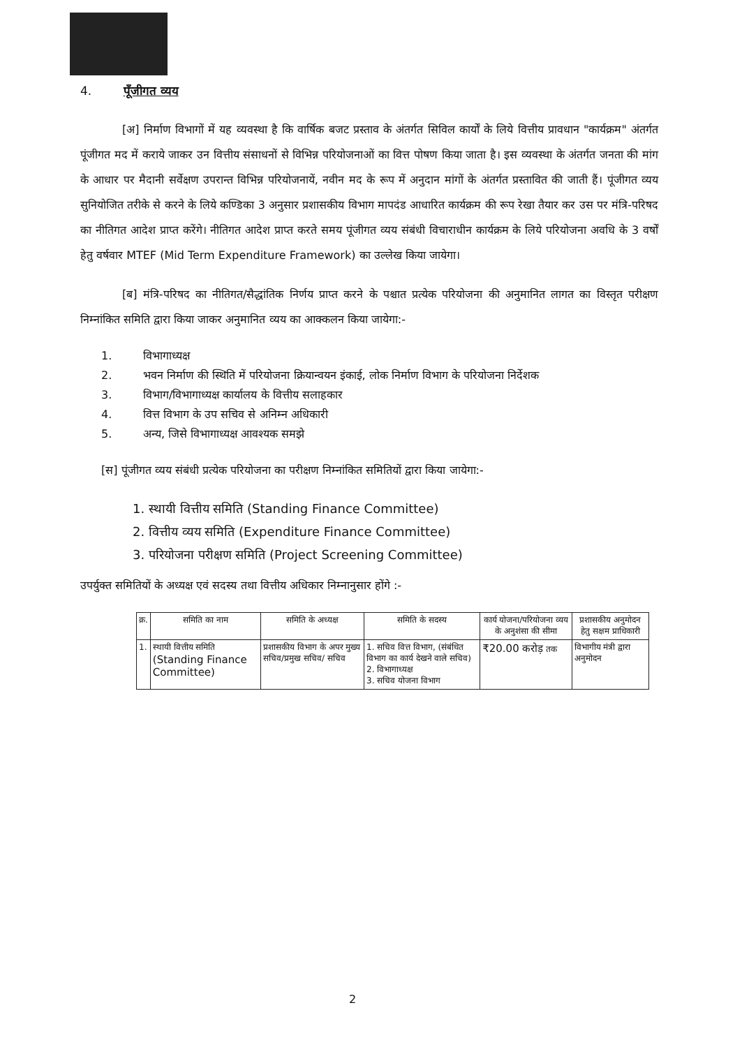4. पूँजीगत व्यय
[अ] निर्माण विभागों में यह व्यवस्था है कि वार्षिक बजट प्रस्ताव के अंतर्गत सिविल कार्यों के लिये वित्तीय प्रावधान "कार्यक्रम" अंतर्गत पूंजीगत मद में कराये जाकर उन वित्तीय संसाधनों से विभिन्न परियोजनाओं का वित्त पोषण किया जाता है। इस व्यवस्था के अंतर्गत जनता की मांग के आधार पर मैदानी सर्वेक्षण उपरान्त विभिन्न परियोजनायें, नवीन मद के रूप में अनुदान मांगों के अंतर्गत प्रस्तावित की जाती हैं। पूंजीगत व्यय सुनियोजित तरीके से करने के लिये कण्डिका 3 अनुसार प्रशासकीय विभाग मापदंड आधारित कार्यक्रम की रूप रेखा तैयार कर उस पर मंत्रि-परिषद का नीतिगत आदेश प्राप्त करेंगे। नीतिगत आदेश प्राप्त करते समय पूंजीगत व्यय संबंधी विचाराधीन कार्यक्रम के लिये परियोजना अवधि के 3 वर्षों हेतु वर्षवार MTEF (Mid Term Expenditure Framework) का उल्लेख किया जायेगा।
[ब] मंत्रि-परिषद का नीतिगत/सैद्धांतिक निर्णय प्राप्त करने के पश्चात प्रत्येक परियोजना की अनुमानित लागत का विस्तृत परीक्षण निम्नांकित समिति द्वारा किया जाकर अनुमानित व्यय का आक्कलन किया जायेगा:-
1. विभागाध्यक्ष
2. भवन निर्माण की स्थिति में परियोजना क्रियान्वयन इंकाई, लोक निर्माण विभाग के परियोजना निर्देशक
3. विभाग/विभागाध्यक्ष कार्यालय के वित्तीय सलाहकार
4. वित्त विभाग के उप सचिव से अनिम्न अधिकारी
5. अन्य, जिसे विभागाध्यक्ष आवश्यक समझे
[स] पूंजीगत व्यय संबंधी प्रत्येक परियोजना का परीक्षण निम्नांकित समितियों द्वारा किया जायेगा:-
1. स्थायी वित्तीय समिति (Standing Finance Committee)
2. वित्तीय व्यय समिति (Expenditure Finance Committee)
3. परियोजना परीक्षण समिति (Project Screening Committee)
उपर्युक्त समितियों के अध्यक्ष एवं सदस्य तथा वित्तीय अधिकार निम्नानुसार होंगे :-
| क्र. | समिति का नाम | समिति के अध्यक्ष | समिति के सदस्य | कार्य योजना/परियोजना व्यय के अनुशंसा की सीमा | प्रशासकीय अनुमोदन हेतु सक्षम प्राधिकारी |
| --- | --- | --- | --- | --- | --- |
| 1. | स्थायी वित्तीय समिति (Standing Finance Committee) | प्रशासकीय विभाग के अपर मुख्य सचिव/प्रमुख सचिव/ सचिव | 1. सचिव वित्त विभाग, (संबंधित विभाग का कार्य देखने वाले सचिव) 2. विभागाध्यक्ष 3. सचिव योजना विभाग | ₹20.00 करोड़ तक | विभागीय मंत्री द्वारा अनुमोदन |
2